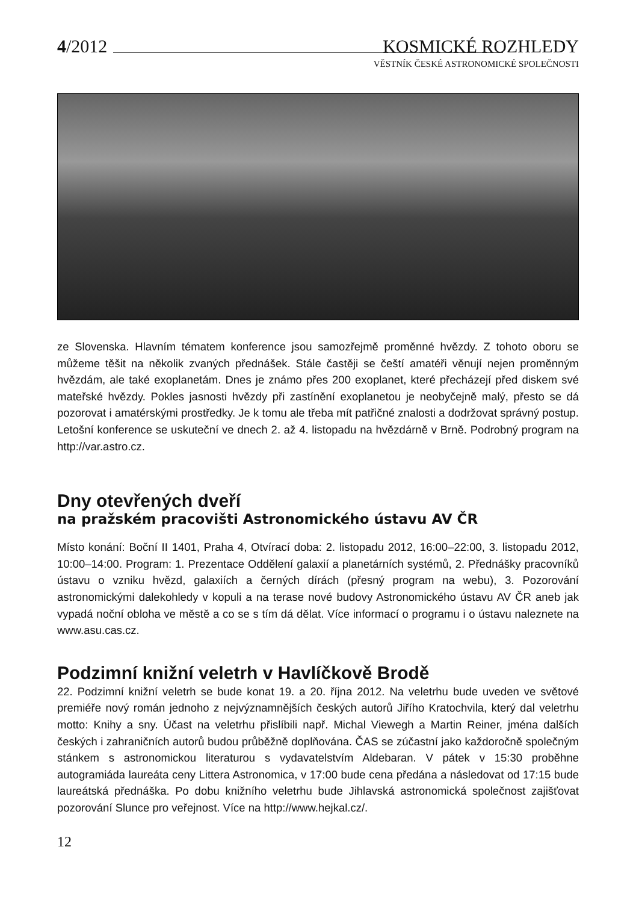4/2012 KOSMICKÉ ROZHLEDY
VĚSTNÍK ČESKÉ ASTRONOMICKÉ SPOLEČNOSTI
ze Slovenska. Hlavním tématem konference jsou samozřejmě proměnné hvězdy. Z tohoto oboru se můžeme těšit na několik zvaných přednášek. Stále častěji se čeští amatéři věnují nejen proměnným hvězdám, ale také exoplanetám. Dnes je známo přes 200 exoplanet, které přecházejí před diskem své mateřské hvězdy. Pokles jasnosti hvězdy při zastínění exoplanetou je neobyčejně malý, přesto se dá pozorovat i amatérskými prostředky. Je k tomu ale třeba mít patřičné znalosti a dodržovat správný postup. Letošní konference se uskuteční ve dnech 2. až 4. listopadu na hvězdárně v Brně. Podrobný program na http://var.astro.cz.
Dny otevřených dveří
na pražském pracovišti Astronomického ústavu AV ČR
Místo konání: Boční II 1401, Praha 4, Otvírací doba: 2. listopadu 2012, 16:00–22:00, 3. listopadu 2012, 10:00–14:00. Program: 1. Prezentace Oddělení galaxií a planetárních systémů, 2. Přednášky pracovníků ústavu o vzniku hvězd, galaxiích a černých dírách (přesný program na webu), 3. Pozorování astronomickými dalekohledy v kopuli a na terase nové budovy Astronomického ústavu AV ČR aneb jak vypadá noční obloha ve městě a co se s tím dá dělat. Více informací o programu i o ústavu naleznete na www.asu.cas.cz.
Podzimní knižní veletrh v Havlíčkově Brodě
22. Podzimní knižní veletrh se bude konat 19. a 20. října 2012. Na veletrhu bude uveden ve světové premiéře nový román jednoho z nejvýznamnějších českých autorů Jiřího Kratochvila, který dal veletrhu motto: Knihy a sny. Účast na veletrhu přislíbili např. Michal Viewegh a Martin Reiner, jména dalších českých i zahraničních autorů budou průběžně doplňována. ČAS se zúčastní jako každoročně společným stánkem s astronomickou literaturou s vydavatelstvím Aldebaran. V pátek v 15:30 proběhne autogramiáda laureáta ceny Littera Astronomica, v 17:00 bude cena předána a následovat od 17:15 bude laureátská přednáška. Po dobu knižního veletrhu bude Jihlavská astronomická společnost zajišťovat pozorování Slunce pro veřejnost. Více na http://www.hejkal.cz/.
12